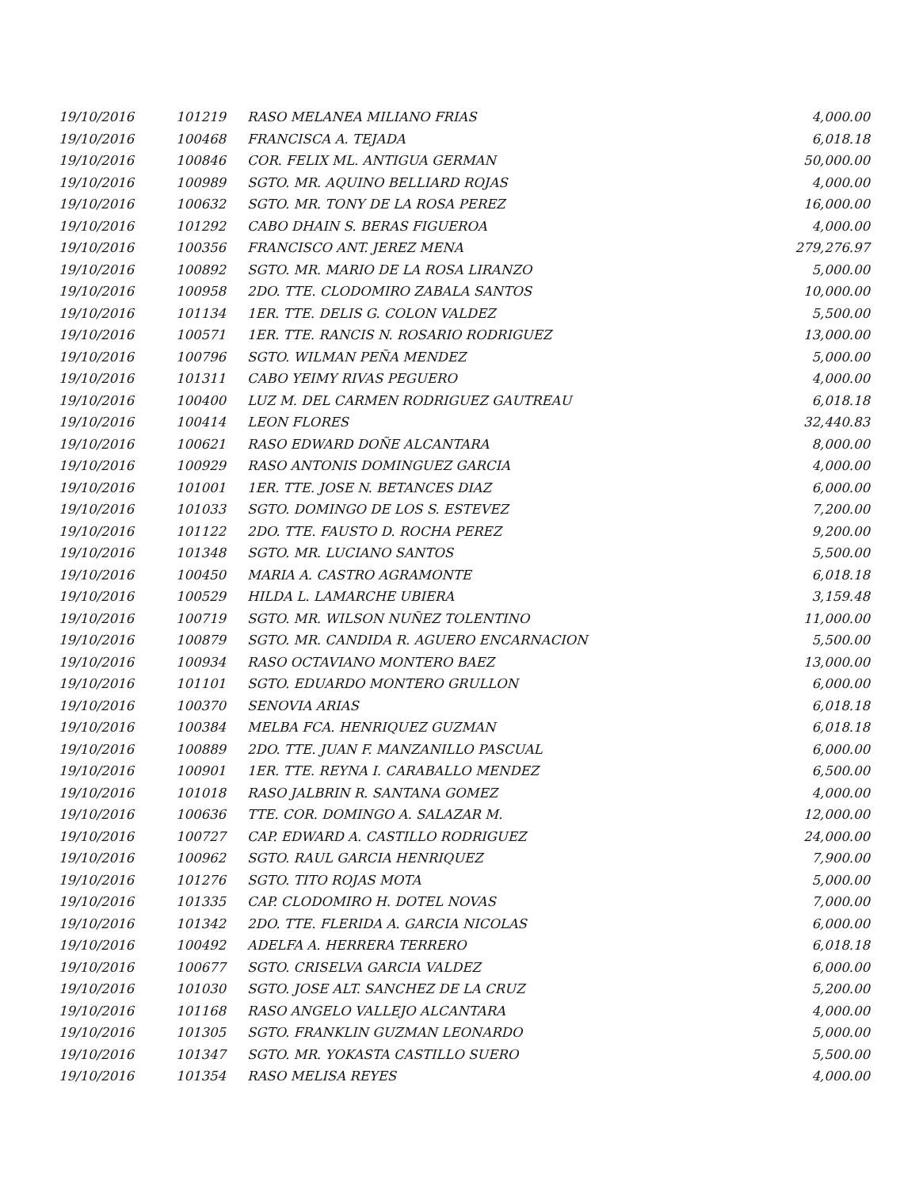| 19/10/2016 | 101219 | RASO MELANEA MILIANO FRIAS | 4,000.00 |
| 19/10/2016 | 100468 | FRANCISCA A. TEJADA | 6,018.18 |
| 19/10/2016 | 100846 | COR. FELIX ML. ANTIGUA GERMAN | 50,000.00 |
| 19/10/2016 | 100989 | SGTO. MR. AQUINO BELLIARD ROJAS | 4,000.00 |
| 19/10/2016 | 100632 | SGTO. MR. TONY DE LA ROSA PEREZ | 16,000.00 |
| 19/10/2016 | 101292 | CABO DHAIN S. BERAS FIGUEROA | 4,000.00 |
| 19/10/2016 | 100356 | FRANCISCO ANT. JEREZ MENA | 279,276.97 |
| 19/10/2016 | 100892 | SGTO. MR. MARIO DE LA ROSA LIRANZO | 5,000.00 |
| 19/10/2016 | 100958 | 2DO. TTE. CLODOMIRO ZABALA SANTOS | 10,000.00 |
| 19/10/2016 | 101134 | 1ER. TTE. DELIS G. COLON VALDEZ | 5,500.00 |
| 19/10/2016 | 100571 | 1ER. TTE. RANCIS N. ROSARIO RODRIGUEZ | 13,000.00 |
| 19/10/2016 | 100796 | SGTO. WILMAN PEÑA MENDEZ | 5,000.00 |
| 19/10/2016 | 101311 | CABO YEIMY RIVAS PEGUERO | 4,000.00 |
| 19/10/2016 | 100400 | LUZ M. DEL CARMEN RODRIGUEZ GAUTREAU | 6,018.18 |
| 19/10/2016 | 100414 | LEON FLORES | 32,440.83 |
| 19/10/2016 | 100621 | RASO EDWARD DOÑE ALCANTARA | 8,000.00 |
| 19/10/2016 | 100929 | RASO ANTONIS DOMINGUEZ GARCIA | 4,000.00 |
| 19/10/2016 | 101001 | 1ER. TTE. JOSE N. BETANCES DIAZ | 6,000.00 |
| 19/10/2016 | 101033 | SGTO. DOMINGO DE LOS S. ESTEVEZ | 7,200.00 |
| 19/10/2016 | 101122 | 2DO. TTE. FAUSTO D. ROCHA PEREZ | 9,200.00 |
| 19/10/2016 | 101348 | SGTO. MR. LUCIANO SANTOS | 5,500.00 |
| 19/10/2016 | 100450 | MARIA A. CASTRO AGRAMONTE | 6,018.18 |
| 19/10/2016 | 100529 | HILDA L. LAMARCHE UBIERA | 3,159.48 |
| 19/10/2016 | 100719 | SGTO. MR. WILSON NUÑEZ TOLENTINO | 11,000.00 |
| 19/10/2016 | 100879 | SGTO. MR. CANDIDA R. AGUERO ENCARNACION | 5,500.00 |
| 19/10/2016 | 100934 | RASO OCTAVIANO MONTERO BAEZ | 13,000.00 |
| 19/10/2016 | 101101 | SGTO. EDUARDO MONTERO GRULLON | 6,000.00 |
| 19/10/2016 | 100370 | SENOVIA ARIAS | 6,018.18 |
| 19/10/2016 | 100384 | MELBA FCA. HENRIQUEZ GUZMAN | 6,018.18 |
| 19/10/2016 | 100889 | 2DO. TTE. JUAN F. MANZANILLO PASCUAL | 6,000.00 |
| 19/10/2016 | 100901 | 1ER. TTE. REYNA I. CARABALLO MENDEZ | 6,500.00 |
| 19/10/2016 | 101018 | RASO JALBRIN R. SANTANA GOMEZ | 4,000.00 |
| 19/10/2016 | 100636 | TTE. COR. DOMINGO A. SALAZAR M. | 12,000.00 |
| 19/10/2016 | 100727 | CAP. EDWARD A. CASTILLO RODRIGUEZ | 24,000.00 |
| 19/10/2016 | 100962 | SGTO. RAUL GARCIA HENRIQUEZ | 7,900.00 |
| 19/10/2016 | 101276 | SGTO. TITO ROJAS MOTA | 5,000.00 |
| 19/10/2016 | 101335 | CAP. CLODOMIRO H. DOTEL NOVAS | 7,000.00 |
| 19/10/2016 | 101342 | 2DO. TTE. FLERIDA A. GARCIA NICOLAS | 6,000.00 |
| 19/10/2016 | 100492 | ADELFA A. HERRERA TERRERO | 6,018.18 |
| 19/10/2016 | 100677 | SGTO. CRISELVA GARCIA VALDEZ | 6,000.00 |
| 19/10/2016 | 101030 | SGTO. JOSE ALT. SANCHEZ DE LA CRUZ | 5,200.00 |
| 19/10/2016 | 101168 | RASO ANGELO VALLEJO ALCANTARA | 4,000.00 |
| 19/10/2016 | 101305 | SGTO. FRANKLIN GUZMAN LEONARDO | 5,000.00 |
| 19/10/2016 | 101347 | SGTO. MR. YOKASTA CASTILLO SUERO | 5,500.00 |
| 19/10/2016 | 101354 | RASO MELISA REYES | 4,000.00 |